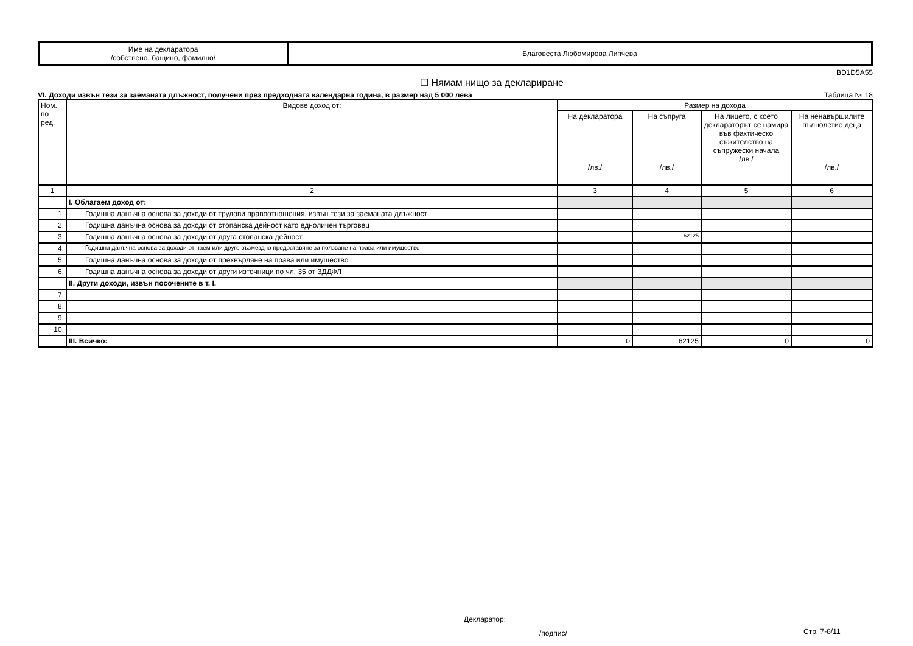| Име на декларатора /собствено, бащино, фамилно/ | Благовеста Любомирова Липчева |
BD1D5A55
☐ Нямам нищо за деклариране
VI. Доходи извън тези за заеманата длъжност, получени през предходната календарна година, в размер над 5 000 лева Таблица № 18
| Ном. по ред. | Видове доход от: | Размер на дохода | | | |
| --- | --- | --- | --- | --- | --- |
| | | На декларатора /лв./ | На съпруга /лв./ | На лицето, с което декларатoрът се намира във фактическо съжителство на съпружески начала /лв./ | На ненавършилите пълнолетие деца /лв./ |
| 1 | 2 | 3 | 4 | 5 | 6 |
| | I. Облагаем доход от: | | | | |
| 1. | Годишна данъчна основа за доходи от трудови правоотношения, извън тези за заеманата длъжност | | | | |
| 2. | Годишна данъчна основа за доходи от стопанска дейност като едноличен търговец | | | | |
| 3. | Годишна данъчна основа за доходи от друга стопанска дейност | | 62125 | | |
| 4. | Годишна данъчна основа за доходи от наем или друго възмездно предоставяне за ползване на права или имущество | | | | |
| 5. | Годишна данъчна основа за доходи от прехвърляне на права или имущество | | | | |
| 6. | Годишна данъчна основа за доходи от други източници по чл. 35 от ЗДДФЛ | | | | |
| | II. Други доходи, извън посочените в т. I. | | | | |
| 7. | | | | | |
| 8. | | | | | |
| 9. | | | | | |
| 10. | | | | | |
| | III. Всичко: | 0 | 62125 | 0 | 0 |
Декларатор:
/подпис/ Стр. 7-8/11